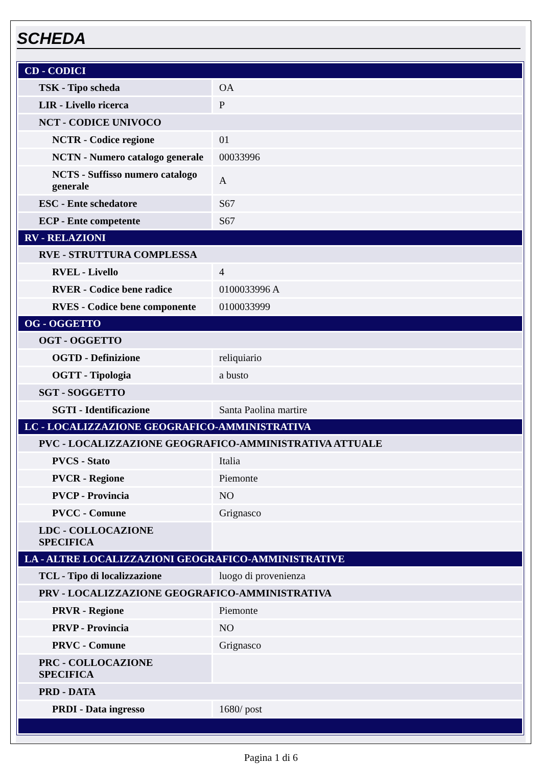SCHEDA
| CD - CODICI | |
| TSK - Tipo scheda | OA |
| LIR - Livello ricerca | P |
| NCT - CODICE UNIVOCO | |
| NCTR - Codice regione | 01 |
| NCTN - Numero catalogo generale | 00033996 |
| NCTS - Suffisso numero catalogo generale | A |
| ESC - Ente schedatore | S67 |
| ECP - Ente competente | S67 |
| RV - RELAZIONI | |
| RVE - STRUTTURA COMPLESSA | |
| RVEL - Livello | 4 |
| RVER - Codice bene radice | 0100033996 A |
| RVES - Codice bene componente | 0100033999 |
| OG - OGGETTO | |
| OGT - OGGETTO | |
| OGTD - Definizione | reliquiario |
| OGTT - Tipologia | a busto |
| SGT - SOGGETTO | |
| SGTI - Identificazione | Santa Paolina martire |
| LC - LOCALIZZAZIONE GEOGRAFICO-AMMINISTRATIVA | |
| PVC - LOCALIZZAZIONE GEOGRAFICO-AMMINISTRATIVA ATTUALE | |
| PVCS - Stato | Italia |
| PVCR - Regione | Piemonte |
| PVCP - Provincia | NO |
| PVCC - Comune | Grignasco |
| LDC - COLLOCAZIONE SPECIFICA | |
| LA - ALTRE LOCALIZZAZIONI GEOGRAFICO-AMMINISTRATIVE | |
| TCL - Tipo di localizzazione | luogo di provenienza |
| PRV - LOCALIZZAZIONE GEOGRAFICO-AMMINISTRATIVA | |
| PRVR - Regione | Piemonte |
| PRVP - Provincia | NO |
| PRVC - Comune | Grignasco |
| PRC - COLLOCAZIONE SPECIFICA | |
| PRD - DATA | |
| PRDI - Data ingresso | 1680/ post |
Pagina 1 di 6